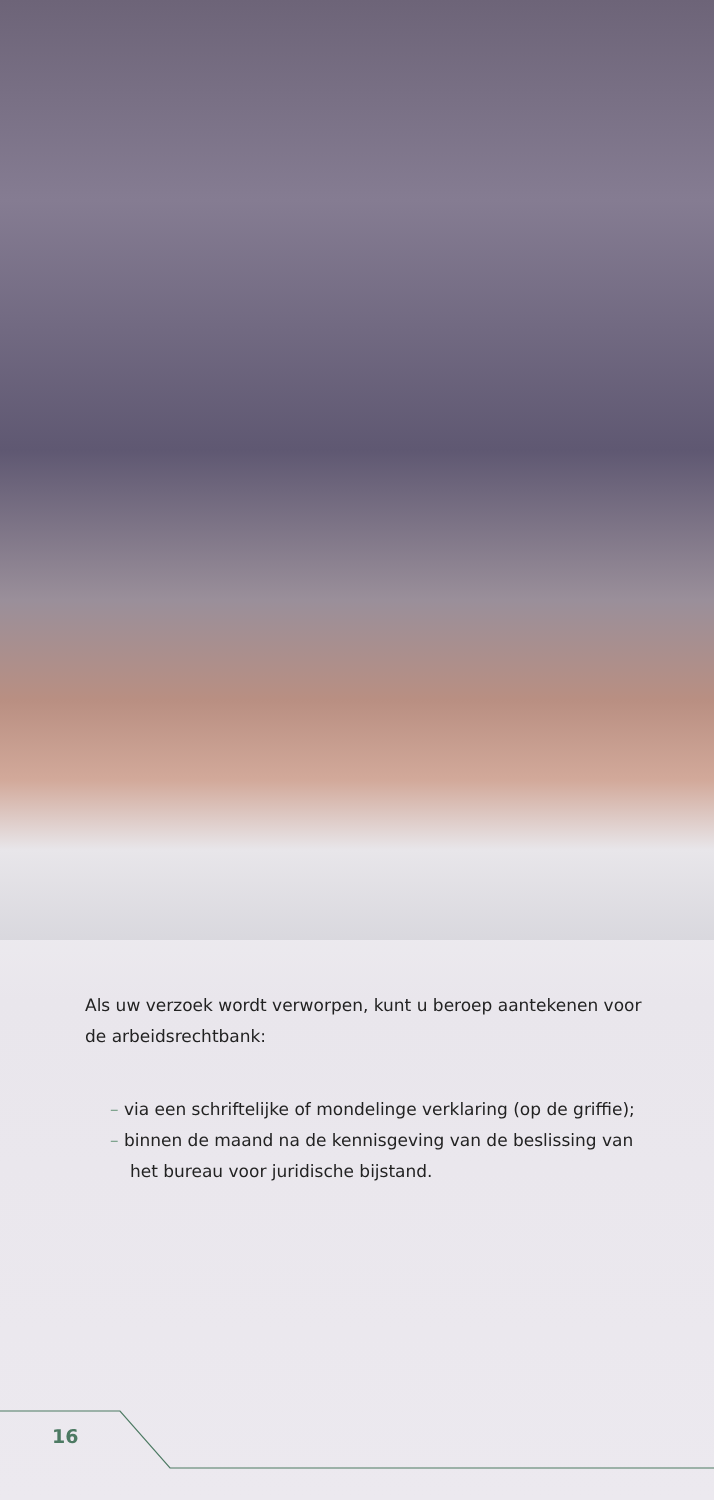Als uw verzoek wordt verworpen, kunt u beroep aantekenen voor de arbeidsrechtbank:
– via een schriftelijke of mondelinge verklaring (op de griffie);
– binnen de maand na de kennisgeving van de beslissing van het bureau voor juridische bijstand.
16